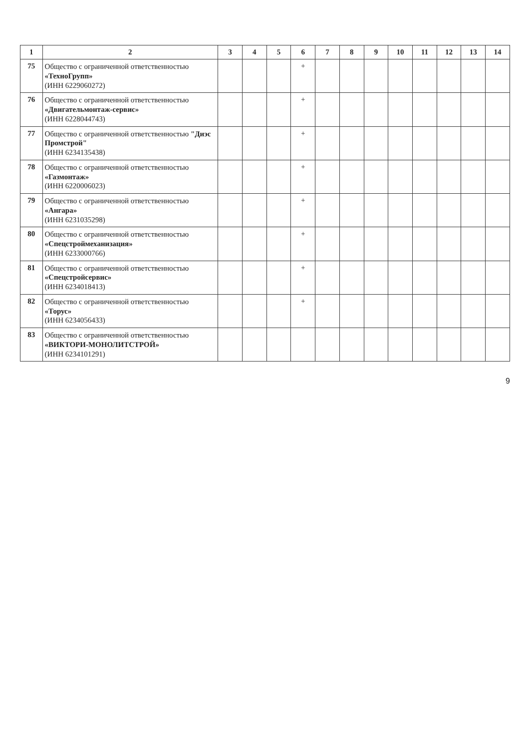| 1 | 2 | 3 | 4 | 5 | 6 | 7 | 8 | 9 | 10 | 11 | 12 | 13 | 14 |
| --- | --- | --- | --- | --- | --- | --- | --- | --- | --- | --- | --- | --- | --- |
| 75 | Общество с ограниченной ответственностью «ТехноГрупп» (ИНН 6229060272) | | | | + | | | | | | | | |
| 76 | Общество с ограниченной ответственностью «Двигательмонтаж-сервис» (ИНН 6228044743) | | | | + | | | | | | | | |
| 77 | Общество с ограниченной ответственностью "Диэс Промстрой" (ИНН 6234135438) | | | | + | | | | | | | | |
| 78 | Общество с ограниченной ответственностью «Газмонтаж» (ИНН 6220006023) | | | | + | | | | | | | | |
| 79 | Общество с ограниченной ответственностью «Ангара» (ИНН 6231035298) | | | | + | | | | | | | | |
| 80 | Общество с ограниченной ответственностью «Спецстроймеханизация» (ИНН 6233000766) | | | | + | | | | | | | | |
| 81 | Общество с ограниченной ответственностью «Спецстройсервис» (ИНН 6234018413) | | | | + | | | | | | | | |
| 82 | Общество с ограниченной ответственностью «Торус» (ИНН 6234056433) | | | | + | | | | | | | | |
| 83 | Общество с ограниченной ответственностью «ВИКТОРИ-МОНОЛИТСТРОЙ» (ИНН 6234101291) | | | | | | | | | | | | |
9